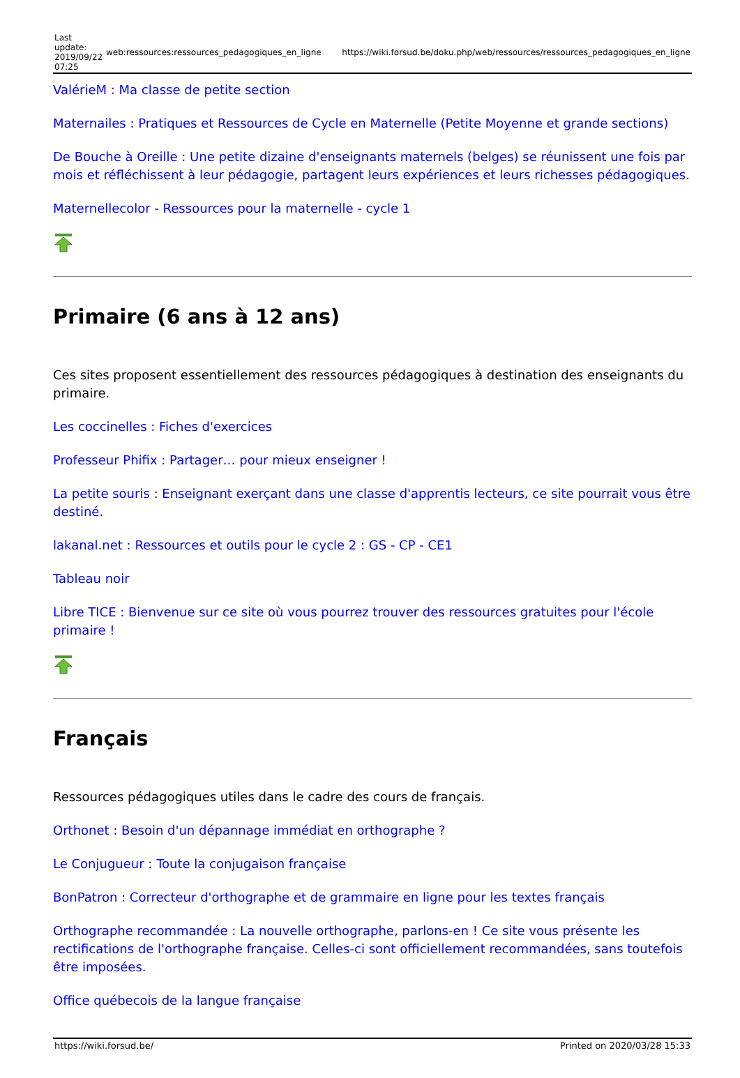| Last update: 2019/09/22 07:25 | web:ressources:ressources_pedagogiques_en_ligne | https://wiki.forsud.be/doku.php/web/ressources/ressources_pedagogiques_en_ligne |
ValérieM : Ma classe de petite section
Maternailes : Pratiques et Ressources de Cycle en Maternelle (Petite Moyenne et grande sections)
De Bouche à Oreille : Une petite dizaine d'enseignants maternels (belges) se réunissent une fois par mois et réfléchissent à leur pédagogie, partagent leurs expériences et leurs richesses pédagogiques.
Maternellecolor - Ressources pour la maternelle - cycle 1
Primaire (6 ans à 12 ans)
Ces sites proposent essentiellement des ressources pédagogiques à destination des enseignants du primaire.
Les coccinelles : Fiches d'exercices
Professeur Phifix : Partager… pour mieux enseigner !
La petite souris : Enseignant exerçant dans une classe d'apprentis lecteurs, ce site pourrait vous être destiné.
lakanal.net : Ressources et outils pour le cycle 2 : GS - CP - CE1
Tableau noir
Libre TICE : Bienvenue sur ce site où vous pourrez trouver des ressources gratuites pour l'école primaire !
Français
Ressources pédagogiques utiles dans le cadre des cours de français.
Orthonet : Besoin d'un dépannage immédiat en orthographe ?
Le Conjugueur : Toute la conjugaison française
BonPatron : Correcteur d'orthographe et de grammaire en ligne pour les textes français
Orthographe recommandée : La nouvelle orthographe, parlons-en ! Ce site vous présente les rectifications de l'orthographe française. Celles-ci sont officiellement recommandées, sans toutefois être imposées.
Office québecois de la langue française
| https://wiki.forsud.be/ | Printed on 2020/03/28 15:33 |